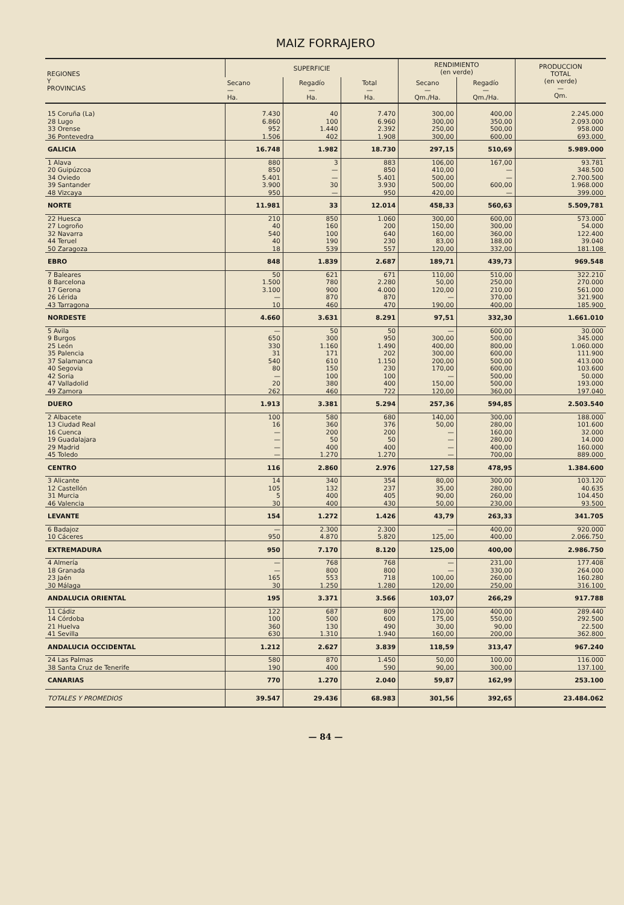MAIZ FORRAJERO
| REGIONES Y PROVINCIAS | SUPERFICIE | | | RENDIMIENTO (en verde) | | PRODUCCION TOTAL (en verde) — Qm. |
| --- | --- | --- | --- | --- | --- | --- |
| | Secano — Ha. | Regadío — Ha. | Total — Ha. | Secano — Qm./Ha. | Regadío — Qm./Ha. | |
| 15 Coruña (La) | 7.430 | 40 | 7.470 | 300,00 | 400,00 | 2.245.000 |
| 28 Lugo | 6.860 | 100 | 6.960 | 300,00 | 350,00 | 2.093.000 |
| 33 Orense | 952 | 1.440 | 2.392 | 250,00 | 500,00 | 958.000 |
| 36 Pontevedra | 1.506 | 402 | 1.908 | 300,00 | 600,00 | 693.000 |
| GALICIA | 16.748 | 1.982 | 18.730 | 297,15 | 510,69 | 5.989.000 |
| 1 Alava | 880 | 3 | 883 | 106,00 | 167,00 | 93.781 |
| 20 Guipúzcoa | 850 | — | 850 | 410,00 | — | 348.500 |
| 34 Oviedo | 5.401 | — | 5.401 | 500,00 | — | 2.700.500 |
| 39 Santander | 3.900 | 30 | 3.930 | 500,00 | 600,00 | 1.968.000 |
| 48 Vizcaya | 950 | — | 950 | 420,00 | — | 399.000 |
| NORTE | 11.981 | 33 | 12.014 | 458,33 | 560,63 | 5.509,781 |
| 22 Huesca | 210 | 850 | 1.060 | 300,00 | 600,00 | 573.000 |
| 27 Logroño | 40 | 160 | 200 | 150,00 | 300,00 | 54.000 |
| 32 Navarra | 540 | 100 | 640 | 160,00 | 360,00 | 122.400 |
| 44 Teruel | 40 | 190 | 230 | 83,00 | 188,00 | 39.040 |
| 50 Zaragoza | 18 | 539 | 557 | 120,00 | 332,00 | 181.108 |
| EBRO | 848 | 1.839 | 2.687 | 189,71 | 439,73 | 969.548 |
| 7 Baleares | 50 | 621 | 671 | 110,00 | 510,00 | 322.210 |
| 8 Barcelona | 1.500 | 780 | 2.280 | 50,00 | 250,00 | 270.000 |
| 17 Gerona | 3.100 | 900 | 4.000 | 120,00 | 210,00 | 561.000 |
| 26 Lérida | — | 870 | 870 | — | 370,00 | 321.900 |
| 43 Tarragona | 10 | 460 | 470 | 190,00 | 400,00 | 185.900 |
| NORDESTE | 4.660 | 3.631 | 8.291 | 97,51 | 332,30 | 1.661.010 |
| 5 Avila | — | 50 | 50 | — | 600,00 | 30.000 |
| 9 Burgos | 650 | 300 | 950 | 300,00 | 500,00 | 345.000 |
| 25 León | 330 | 1.160 | 1.490 | 400,00 | 800,00 | 1.060.000 |
| 35 Palencia | 31 | 171 | 202 | 300,00 | 600,00 | 111.900 |
| 37 Salamanca | 540 | 610 | 1.150 | 200,00 | 500,00 | 413.000 |
| 40 Segovia | 80 | 150 | 230 | 170,00 | 600,00 | 103.600 |
| 42 Soria | — | 100 | 100 | — | 500,00 | 50.000 |
| 47 Valladolid | 20 | 380 | 400 | 150,00 | 500,00 | 193.000 |
| 49 Zamora | 262 | 460 | 722 | 120,00 | 360,00 | 197.040 |
| DUERO | 1.913 | 3.381 | 5.294 | 257,36 | 594,85 | 2.503.540 |
| 2 Albacete | 100 | 580 | 680 | 140,00 | 300,00 | 188.000 |
| 13 Ciudad Real | 16 | 360 | 376 | 50,00 | 280,00 | 101.600 |
| 16 Cuenca | — | 200 | 200 | — | 160,00 | 32.000 |
| 19 Guadalajara | — | 50 | 50 | — | 280,00 | 14.000 |
| 29 Madrid | — | 400 | 400 | — | 400,00 | 160.000 |
| 45 Toledo | — | 1.270 | 1.270 | — | 700,00 | 889.000 |
| CENTRO | 116 | 2.860 | 2.976 | 127,58 | 478,95 | 1.384.600 |
| 3 Alicante | 14 | 340 | 354 | 80,00 | 300,00 | 103.120 |
| 12 Castellón | 105 | 132 | 237 | 35,00 | 280,00 | 40.635 |
| 31 Murcia | 5 | 400 | 405 | 90,00 | 260,00 | 104.450 |
| 46 Valencia | 30 | 400 | 430 | 50,00 | 230,00 | 93.500 |
| LEVANTE | 154 | 1.272 | 1.426 | 43,79 | 263,33 | 341.705 |
| 6 Badajoz | — | 2.300 | 2.300 | — | 400,00 | 920.000 |
| 10 Cáceres | 950 | 4.870 | 5.820 | 125,00 | 400,00 | 2.066.750 |
| EXTREMADURA | 950 | 7.170 | 8.120 | 125,00 | 400,00 | 2.986.750 |
| 4 Almería | — | 768 | 768 | — | 231,00 | 177.408 |
| 18 Granada | — | 800 | 800 | — | 330,00 | 264.000 |
| 23 Jaén | 165 | 553 | 718 | 100,00 | 260,00 | 160.280 |
| 30 Málaga | 30 | 1.250 | 1.280 | 120,00 | 250,00 | 316.100 |
| ANDALUCIA ORIENTAL | 195 | 3.371 | 3.566 | 103,07 | 266,29 | 917.788 |
| 11 Cádiz | 122 | 687 | 809 | 120,00 | 400,00 | 289.440 |
| 14 Córdoba | 100 | 500 | 600 | 175,00 | 550,00 | 292.500 |
| 21 Huelva | 360 | 130 | 490 | 30,00 | 90,00 | 22.500 |
| 41 Sevilla | 630 | 1.310 | 1.940 | 160,00 | 200,00 | 362.800 |
| ANDALUCIA OCCIDENTAL | 1.212 | 2.627 | 3.839 | 118,59 | 313,47 | 967.240 |
| 24 Las Palmas | 580 | 870 | 1.450 | 50,00 | 100,00 | 116.000 |
| 38 Santa Cruz de Tenerife | 190 | 400 | 590 | 90,00 | 300,00 | 137.100 |
| CANARIAS | 770 | 1.270 | 2.040 | 59,87 | 162,99 | 253.100 |
| TOTALES Y PROMEDIOS | 39.547 | 29.436 | 68.983 | 301,56 | 392,65 | 23.484.062 |
— 84 —